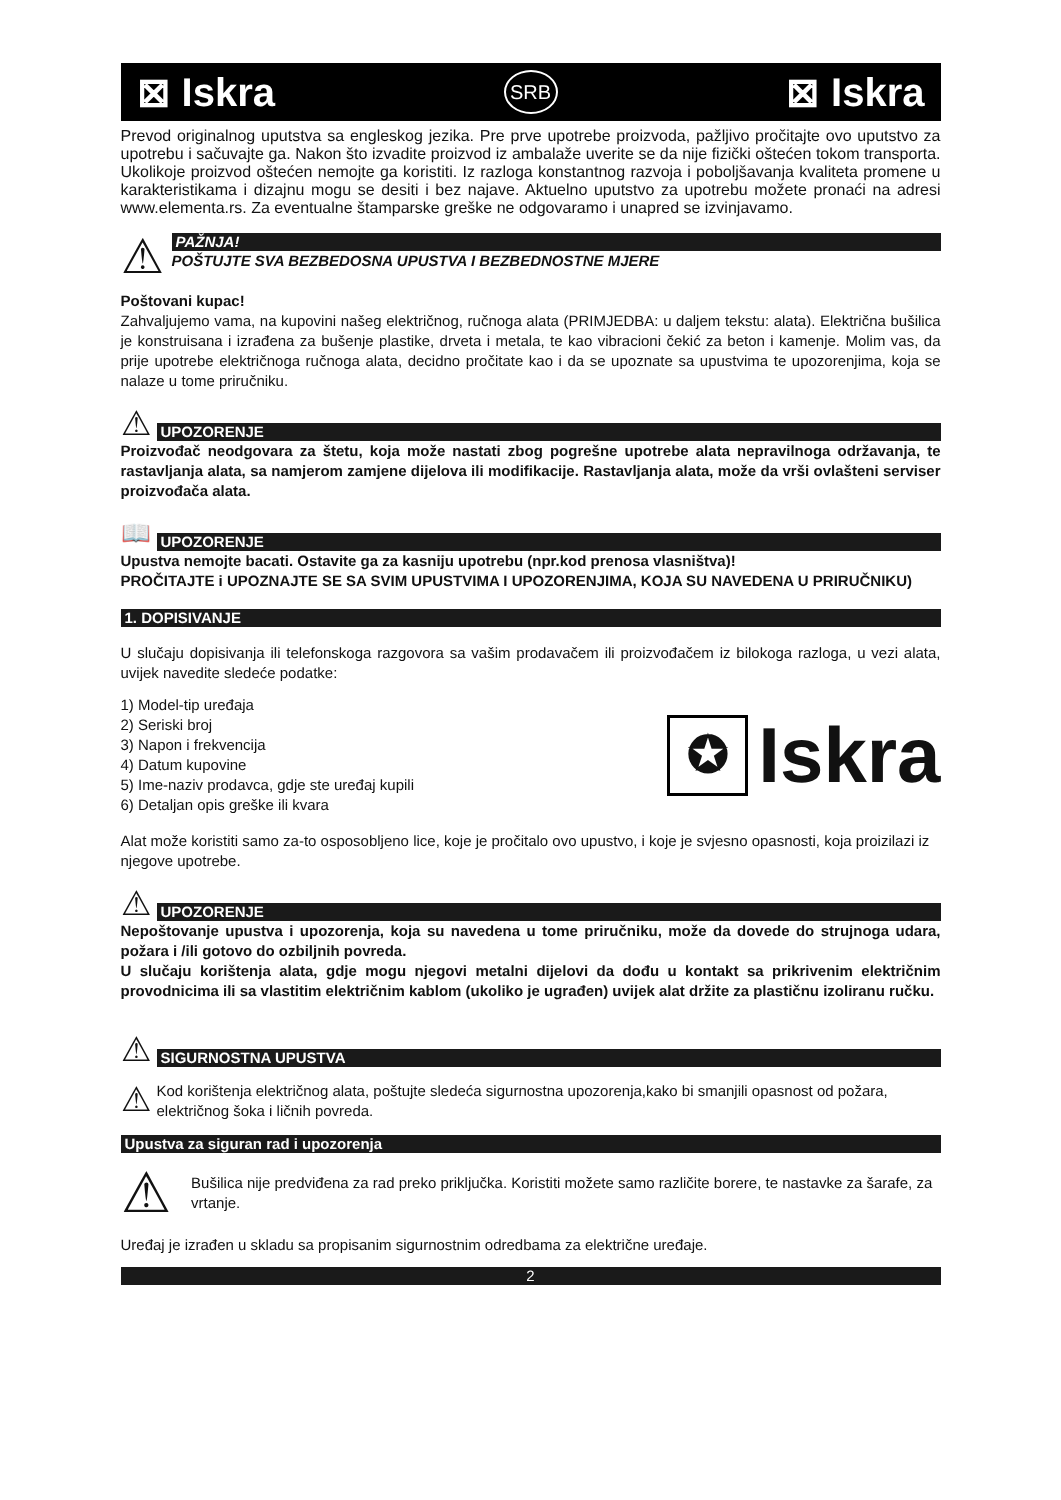⊠ Iskra SRB ⊠ Iskra
Prevod originalnog uputstva sa engleskog jezika. Pre prve upotrebe proizvoda, pažljivo pročitajte ovo uputstvo za upotrebu i sačuvajte ga. Nakon što izvadite proizvod iz ambalaže uverite se da nije fizički oštećen tokom transporta. Ukolikoje proizvod oštećen nemojte ga koristiti. Iz razloga konstantnog razvoja i poboljšavanja kvaliteta promene u karakteristikama i dizajnu mogu se desiti i bez najave. Aktuelno uputstvo za upotrebu možete pronaći na adresi www.elementa.rs. Za eventualne štamparske greške ne odgovaramo i unapred se izvinjavamo.
⚠
PAŽNJA!
POŠTUJTE SVA BEZBEDOSNA UPUSTVA I BEZBEDNOSTNE MJERE
Poštovani kupac!
Zahvaljujemo vama, na kupovini našeg električnog, ručnoga alata (PRIMJEDBA: u daljem tekstu: alata). Električna bušilica je konstruisana i izrađena za bušenje plastike, drveta i metala, te kao vibracioni čekić za beton i kamenje. Molim vas, da prije upotrebe električnoga ručnoga alata, decidno pročitate kao i da se upoznate sa upustvima te upozorenjima, koja se nalaze u tome priručniku.
⚠
UPOZORENJE
Proizvođač neodgovara za štetu, koja može nastati zbog pogrešne upotrebe alata nepravilnoga održavanja, te rastavljanja alata, sa namjerom zamjene dijelova ili modifikacije. Rastavljanja alata, može da vrši ovlašteni serviser proizvođača alata.
📖
UPOZORENJE
Upustva nemojte bacati. Ostavite ga za kasniju upotrebu (npr.kod prenosa vlasništva)!
PROČITAJTE i UPOZNAJTE SE SA SVIM UPUSTVIMA I UPOZORENJIMA, KOJA SU NAVEDENA U PRIRUČNIKU)
1. DOPISIVANJE
U slučaju dopisivanja ili telefonskoga razgovora sa vašim prodavačem ili proizvođačem iz bilokoga razloga, u vezi alata, uvijek navedite sledeće podatke:
1) Model-tip uređaja
2) Seriski broj
3) Napon i frekvencija
4) Datum kupovine
5) Ime-naziv prodavca, gdje ste uređaj kupili
6) Detaljan opis greške ili kvara
✪ Iskra
Alat može koristiti samo za-to osposobljeno lice, koje je pročitalo ovo upustvo, i koje je svjesno opasnosti, koja proizilazi iz njegove upotrebe.
⚠
UPOZORENJE
Nepoštovanje upustva i upozorenja, koja su navedena u tome priručniku, može da dovede do strujnoga udara, požara i /ili gotovo do ozbiljnih povreda.
U slučaju korištenja alata, gdje mogu njegovi metalni dijelovi da dođu u kontakt sa prikrivenim električnim provodnicima ili sa vlastitim električnim kablom (ukoliko je ugrađen) uvijek alat držite za plastičnu izoliranu ručku.
⚠
SIGURNOSTNA UPUSTVA
⚠
Kod korištenja električnog alata, poštujte sledeća sigurnostna upozorenja,kako bi smanjili opasnost od požara, električnog šoka i ličnih povreda.
Upustva za siguran rad i upozorenja
⚠
Bušilica nije predviđena za rad preko priključka. Koristiti možete samo različite borere, te nastavke za šarafe, za vrtanje.
Uređaj je izrađen u skladu sa propisanim sigurnostnim odredbama za električne uređaje.
2